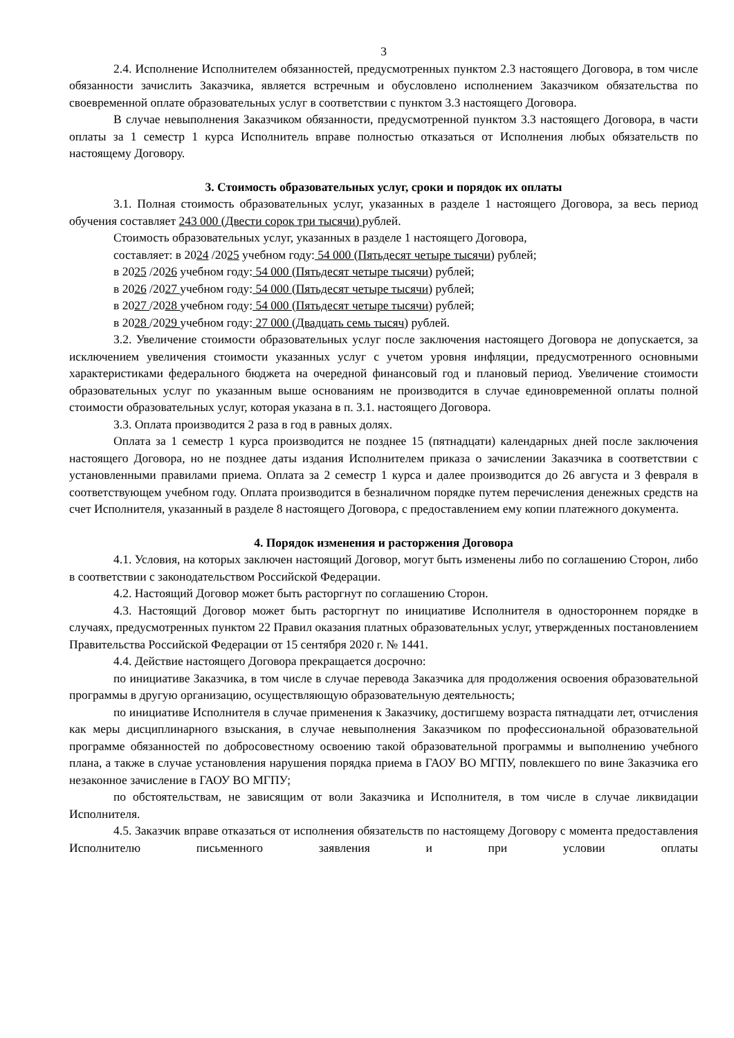3
2.4. Исполнение Исполнителем обязанностей, предусмотренных пунктом 2.3 настоящего Договора, в том числе обязанности зачислить Заказчика, является встречным и обусловлено исполнением Заказчиком обязательства по своевременной оплате образовательных услуг в соответствии с пунктом 3.3 настоящего Договора.
В случае невыполнения Заказчиком обязанности, предусмотренной пунктом 3.3 настоящего Договора, в части оплаты за 1 семестр 1 курса Исполнитель вправе полностью отказаться от Исполнения любых обязательств по настоящему Договору.
3. Стоимость образовательных услуг, сроки и порядок их оплаты
3.1. Полная стоимость образовательных услуг, указанных в разделе 1 настоящего Договора, за весь период обучения составляет 243 000 (Двести сорок три тысячи) рублей.
Стоимость образовательных услуг, указанных в разделе 1 настоящего Договора,
составляет: в 2024 /2025 учебном году: 54 000 (Пятьдесят четыре тысячи) рублей;
в 2025 /2026 учебном году: 54 000 (Пятьдесят четыре тысячи) рублей;
в 2026 /2027 учебном году: 54 000 (Пятьдесят четыре тысячи) рублей;
в 2027 /2028 учебном году: 54 000 (Пятьдесят четыре тысячи) рублей;
в 2028 /2029 учебном году: 27 000 (Двадцать семь тысяч) рублей.
3.2. Увеличение стоимости образовательных услуг после заключения настоящего Договора не допускается, за исключением увеличения стоимости указанных услуг с учетом уровня инфляции, предусмотренного основными характеристиками федерального бюджета на очередной финансовый год и плановый период. Увеличение стоимости образовательных услуг по указанным выше основаниям не производится в случае единовременной оплаты полной стоимости образовательных услуг, которая указана в п. 3.1. настоящего Договора.
3.3. Оплата производится 2 раза в год в равных долях.
Оплата за 1 семестр 1 курса производится не позднее 15 (пятнадцати) календарных дней после заключения настоящего Договора, но не позднее даты издания Исполнителем приказа о зачислении Заказчика в соответствии с установленными правилами приема. Оплата за 2 семестр 1 курса и далее производится до 26 августа и 3 февраля в соответствующем учебном году. Оплата производится в безналичном порядке путем перечисления денежных средств на счет Исполнителя, указанный в разделе 8 настоящего Договора, с предоставлением ему копии платежного документа.
4. Порядок изменения и расторжения Договора
4.1. Условия, на которых заключен настоящий Договор, могут быть изменены либо по соглашению Сторон, либо в соответствии с законодательством Российской Федерации.
4.2. Настоящий Договор может быть расторгнут по соглашению Сторон.
4.3. Настоящий Договор может быть расторгнут по инициативе Исполнителя в одностороннем порядке в случаях, предусмотренных пунктом 22 Правил оказания платных образовательных услуг, утвержденных постановлением Правительства Российской Федерации от 15 сентября 2020 г. № 1441.
4.4. Действие настоящего Договора прекращается досрочно:
по инициативе Заказчика, в том числе в случае перевода Заказчика для продолжения освоения образовательной программы в другую организацию, осуществляющую образовательную деятельность;
по инициативе Исполнителя в случае применения к Заказчику, достигшему возраста пятнадцати лет, отчисления как меры дисциплинарного взыскания, в случае невыполнения Заказчиком по профессиональной образовательной программе обязанностей по добросовестному освоению такой образовательной программы и выполнению учебного плана, а также в случае установления нарушения порядка приема в ГАОУ ВО МГПУ, повлекшего по вине Заказчика его незаконное зачисление в ГАОУ ВО МГПУ;
по обстоятельствам, не зависящим от воли Заказчика и Исполнителя, в том числе в случае ликвидации Исполнителя.
4.5. Заказчик вправе отказаться от исполнения обязательств по настоящему Договору с момента предоставления Исполнителю письменного заявления и при условии оплаты